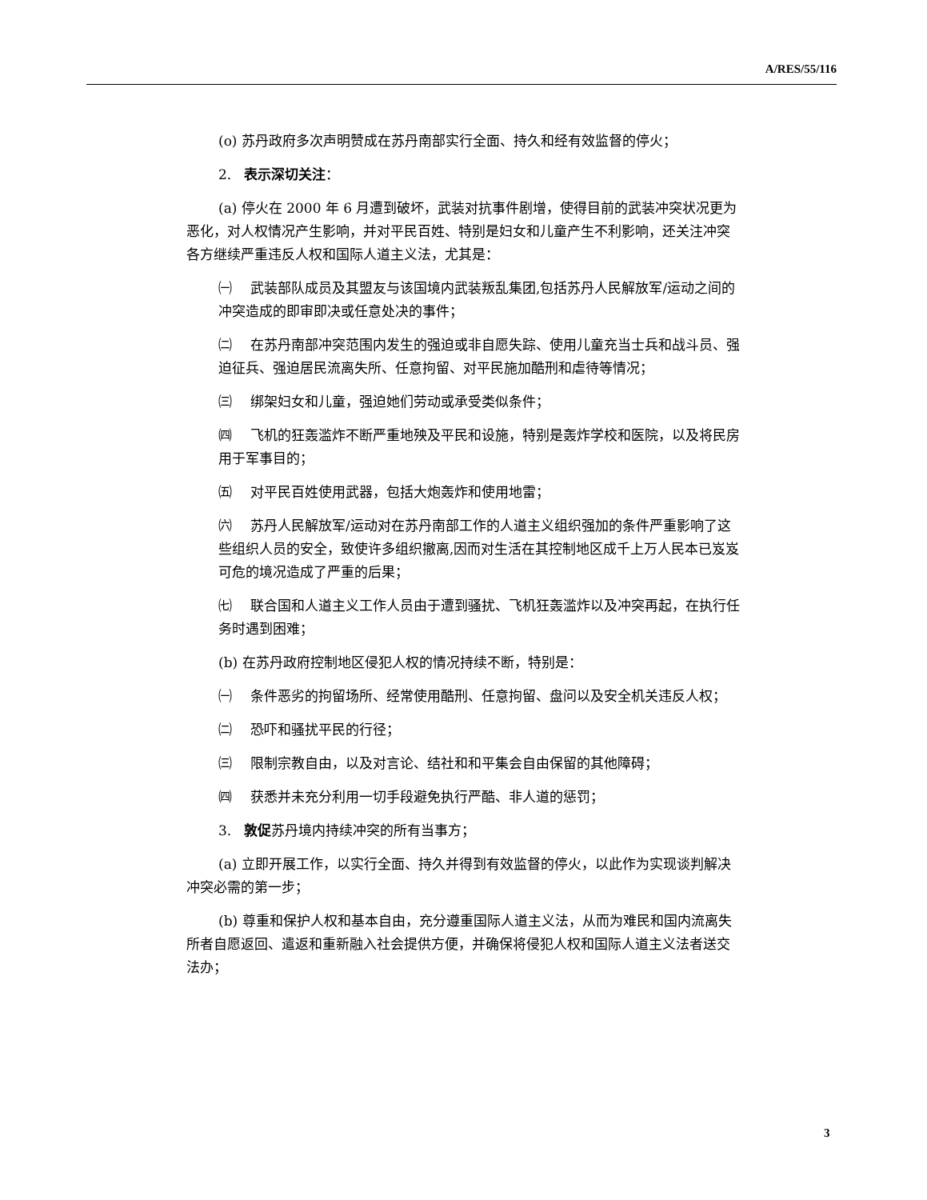A/RES/55/116
(o) 苏丹政府多次声明赞成在苏丹南部实行全面、持久和经有效监督的停火；
2. 表示深切关注：
(a) 停火在 2000 年 6 月遭到破坏，武装对抗事件剧增，使得目前的武装冲突状况更为恶化，对人权情况产生影响，并对平民百姓、特别是妇女和儿童产生不利影响，还关注冲突各方继续严重违反人权和国际人道主义法，尤其是：
㈠ 武装部队成员及其盟友与该国境内武装叛乱集团,包括苏丹人民解放军/运动之间的冲突造成的即审即决或任意处决的事件；
㈡ 在苏丹南部冲突范围内发生的强迫或非自愿失踪、使用儿童充当士兵和战斗员、强迫征兵、强迫居民流离失所、任意拘留、对平民施加酷刑和虐待等情况；
㈢ 绑架妇女和儿童，强迫她们劳动或承受类似条件；
㈣ 飞机的狂轰滥炸不断严重地殃及平民和设施，特别是轰炸学校和医院，以及将民房用于军事目的；
㈤ 对平民百姓使用武器，包括大炮轰炸和使用地雷；
㈥ 苏丹人民解放军/运动对在苏丹南部工作的人道主义组织强加的条件严重影响了这些组织人员的安全，致使许多组织撤离,因而对生活在其控制地区成千上万人民本已岌岌可危的境况造成了严重的后果；
㈦ 联合国和人道主义工作人员由于遭到骚扰、飞机狂轰滥炸以及冲突再起，在执行任务时遇到困难；
(b) 在苏丹政府控制地区侵犯人权的情况持续不断，特别是：
㈠ 条件恶劣的拘留场所、经常使用酷刑、任意拘留、盘问以及安全机关违反人权；
㈡ 恐吓和骚扰平民的行径；
㈢ 限制宗教自由，以及对言论、结社和和平集会自由保留的其他障碍；
㈣ 获悉并未充分利用一切手段避免执行严酷、非人道的惩罚；
3. 敦促苏丹境内持续冲突的所有当事方；
(a) 立即开展工作，以实行全面、持久并得到有效监督的停火，以此作为实现谈判解决冲突必需的第一步；
(b) 尊重和保护人权和基本自由，充分遵重国际人道主义法，从而为难民和国内流离失所者自愿返回、遣返和重新融入社会提供方便，并确保将侵犯人权和国际人道主义法者送交法办；
3